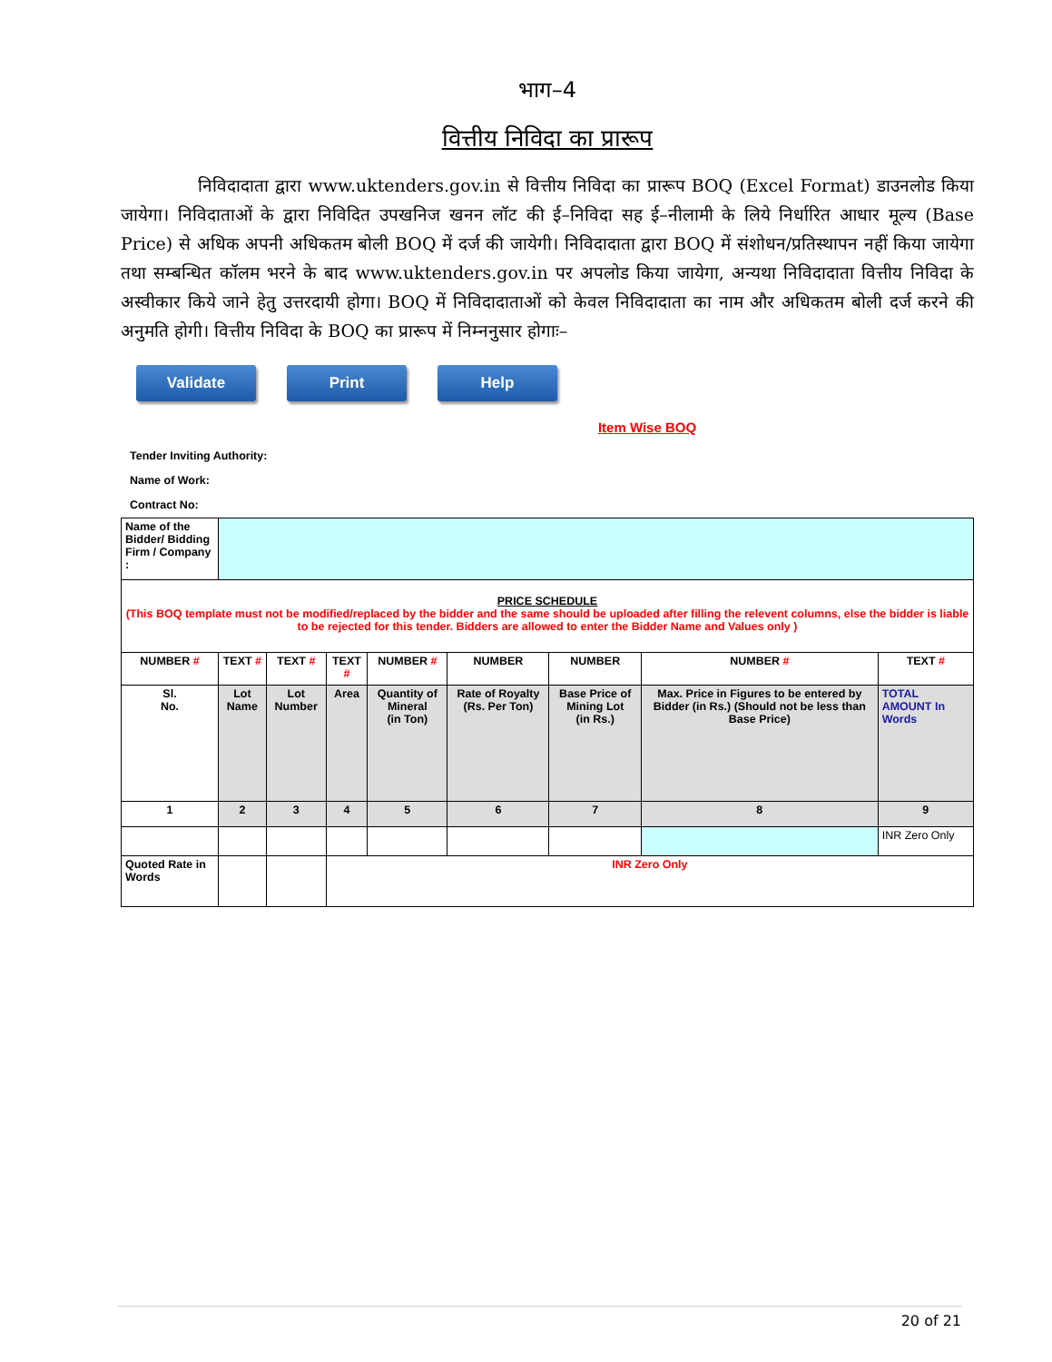भाग–4
वित्तीय निविदा का प्रारूप
निविदादाता द्वारा www.uktenders.gov.in से वित्तीय निविदा का प्रारूप BOQ (Excel Format) डाउनलोड किया जायेगा। निविदाताओं के द्वारा निविदित उपखनिज खनन लॉट की ई–निविदा सह ई–नीलामी के लिये निर्धारित आधार मूल्य (Base Price) से अधिक अपनी अधिकतम बोली BOQ में दर्ज की जायेगी। निविदादाता द्वारा BOQ में संशोधन/प्रतिस्थापन नहीं किया जायेगा तथा सम्बन्धित कॉलम भरने के बाद www.uktenders.gov.in पर अपलोड किया जायेगा, अन्यथा निविदादाता वित्तीय निविदा के अस्वीकार किये जाने हेतु उत्तरदायी होगा। BOQ में निविदादाताओं को केवल निविदादाता का नाम और अधिकतम बोली दर्ज करने की अनुमति होगी। वित्तीय निविदा के BOQ का प्रारूप में निम्ननुसार होगाः–
Validate Print Help
Item Wise BOQ
Tender Inviting Authority:
Name of Work:
Contract No:
| Name of the Bidder/ Bidding Firm / Company : | | | | | | | | |
| PRICE SCHEDULE (This BOQ template must not be modified/replaced by the bidder and the same should be uploaded after filling the relevent columns, else the bidder is liable to be rejected for this tender. Bidders are allowed to enter the Bidder Name and Values only ) | | | | | | | | |
| NUMBER # | TEXT # | TEXT # | TEXT # | NUMBER # | NUMBER | NUMBER | NUMBER # | TEXT # |
| Sl. No. | Lot Name | Lot Number | Area | Quantity of Mineral (in Ton) | Rate of Royalty (Rs. Per Ton) | Base Price of Mining Lot (in Rs.) | Max. Price in Figures to be entered by Bidder (in Rs.) (Should not be less than Base Price) | TOTAL AMOUNT In Words |
| 1 | 2 | 3 | 4 | 5 | 6 | 7 | 8 | 9 |
| | | | | | | | | INR Zero Only |
| Quoted Rate in Words | | | INR Zero Only | | | | | |
20 of 21